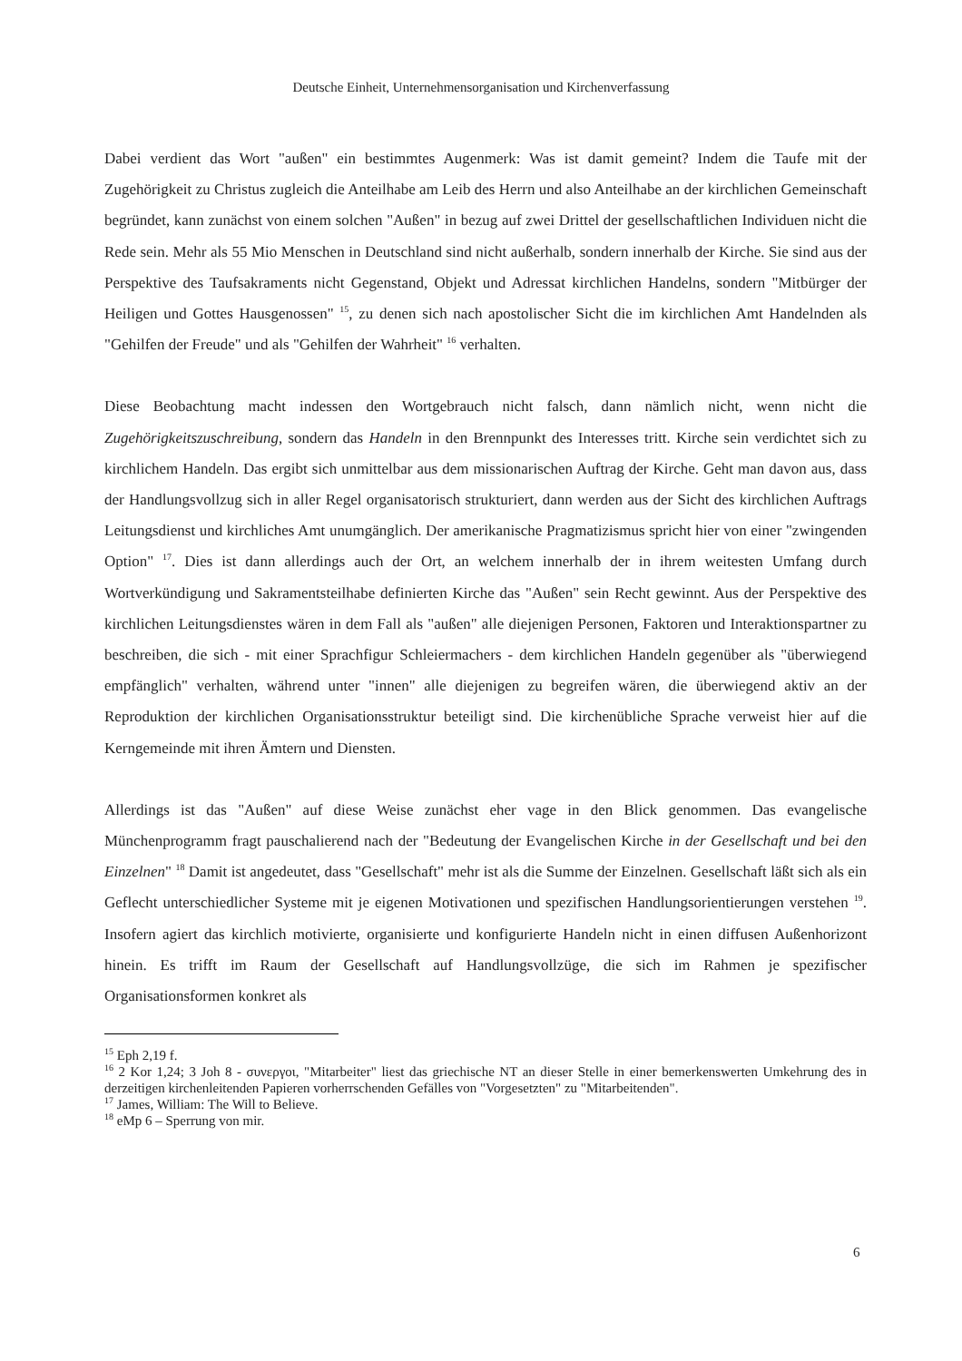Deutsche Einheit, Unternehmensorganisation und Kirchenverfassung
Dabei verdient das Wort "außen" ein bestimmtes Augenmerk: Was ist damit gemeint? Indem die Taufe mit der Zugehörigkeit zu Christus zugleich die Anteilhabe am Leib des Herrn und also Anteilhabe an der kirchlichen Gemeinschaft begründet, kann zunächst von einem solchen "Außen" in bezug auf zwei Drittel der gesellschaftlichen Individuen nicht die Rede sein. Mehr als 55 Mio Menschen in Deutschland sind nicht außerhalb, sondern innerhalb der Kirche. Sie sind aus der Perspektive des Taufsakraments nicht Gegenstand, Objekt und Adressat kirchlichen Handelns, sondern "Mitbürger der Heiligen und Gottes Hausgenossen" <sup>15</sup>, zu denen sich nach apostolischer Sicht die im kirchlichen Amt Handelnden als "Gehilfen der Freude" und als "Gehilfen der Wahrheit" <sup>16</sup> verhalten.
Diese Beobachtung macht indessen den Wortgebrauch nicht falsch, dann nämlich nicht, wenn nicht die Zugehörigkeitszuschreibung, sondern das Handeln in den Brennpunkt des Interesses tritt. Kirche sein verdichtet sich zu kirchlichem Handeln. Das ergibt sich unmittelbar aus dem missionarischen Auftrag der Kirche. Geht man davon aus, dass der Handlungsvollzug sich in aller Regel organisatorisch strukturiert, dann werden aus der Sicht des kirchlichen Auftrags Leitungsdienst und kirchliches Amt unumgänglich. Der amerikanische Pragmatizismus spricht hier von einer "zwingenden Option" <sup>17</sup>. Dies ist dann allerdings auch der Ort, an welchem innerhalb der in ihrem weitesten Umfang durch Wortverkündigung und Sakramentsteilhabe definierten Kirche das "Außen" sein Recht gewinnt. Aus der Perspektive des kirchlichen Leitungsdienstes wären in dem Fall als "außen" alle diejenigen Personen, Faktoren und Interaktionspartner zu beschreiben, die sich - mit einer Sprachfigur Schleiermachers - dem kirchlichen Handeln gegenüber als "überwiegend empfänglich" verhalten, während unter "innen" alle diejenigen zu begreifen wären, die überwiegend aktiv an der Reproduktion der kirchlichen Organisationsstruktur beteiligt sind. Die kirchenübliche Sprache verweist hier auf die Kerngemeinde mit ihren Ämtern und Diensten.
Allerdings ist das "Außen" auf diese Weise zunächst eher vage in den Blick genommen. Das evangelische Münchenprogramm fragt pauschalierend nach der "Bedeutung der Evangelischen Kirche in der Gesellschaft und bei den Einzelnen" <sup>18</sup> Damit ist angedeutet, dass "Gesellschaft" mehr ist als die Summe der Einzelnen. Gesellschaft läßt sich als ein Geflecht unterschiedlicher Systeme mit je eigenen Motivationen und spezifischen Handlungsorientierungen verstehen <sup>19</sup>. Insofern agiert das kirchlich motivierte, organisierte und konfigurierte Handeln nicht in einen diffusen Außenhorizont hinein. Es trifft im Raum der Gesellschaft auf Handlungsvollzüge, die sich im Rahmen je spezifischer Organisationsformen konkret als
<sup>15</sup> Eph 2,19 f.
<sup>16</sup> 2 Kor 1,24; 3 Joh 8 - συνεργοι, "Mitarbeiter" liest das griechische NT an dieser Stelle in einer bemerkenswerten Umkehrung des in derzeitigen kirchenleitenden Papieren vorherrschenden Gefälles von "Vorgesetzten" zu "Mitarbeitenden".
<sup>17</sup> James, William: The Will to Believe.
<sup>18</sup> eMp 6 – Sperrung von mir.
6